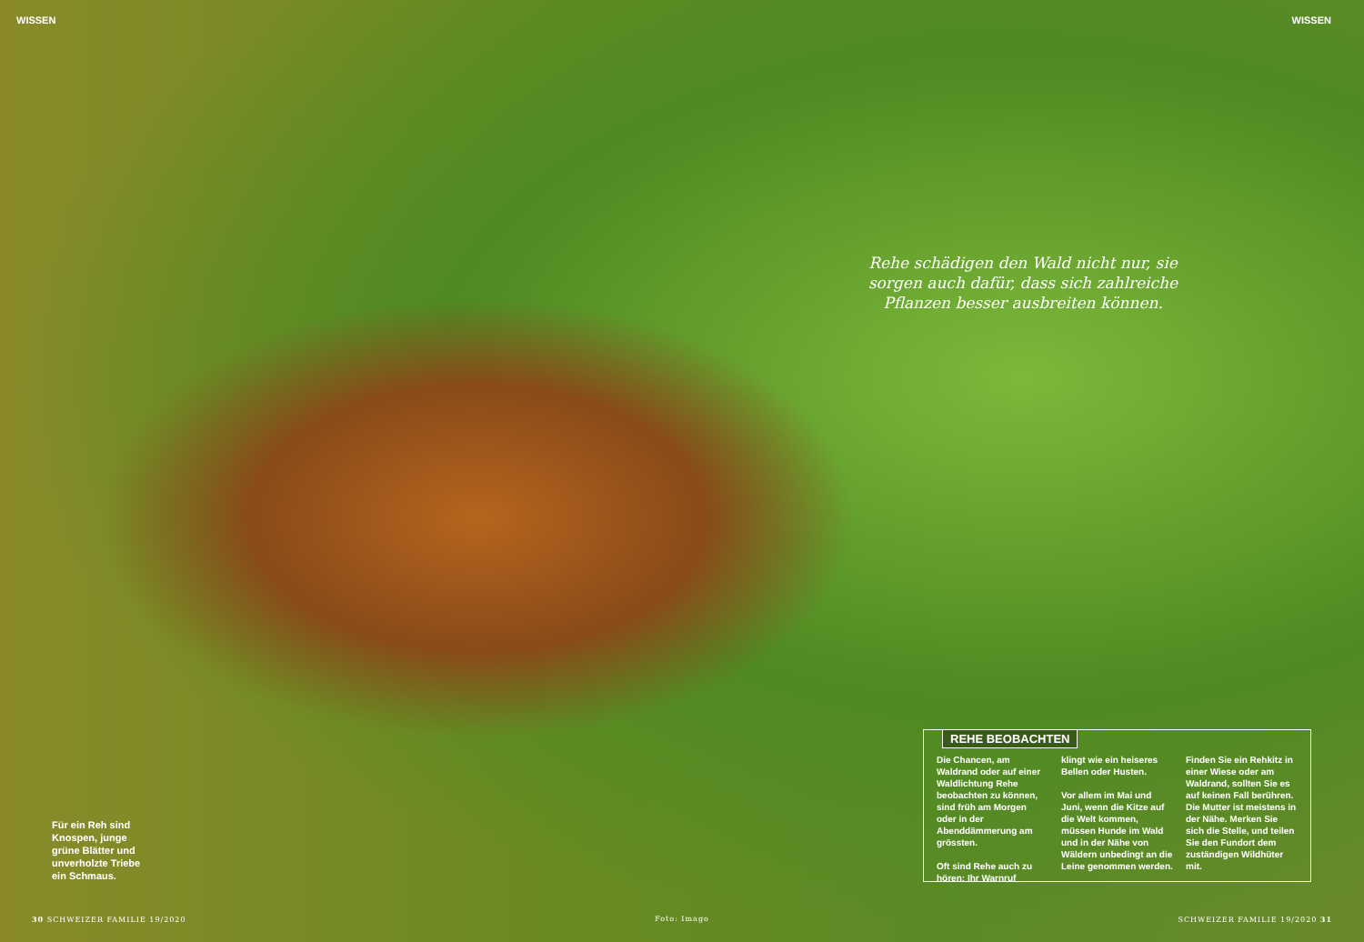WISSEN WISSEN
Rehe schädigen den Wald nicht nur, sie sorgen auch dafür, dass sich zahlreiche Pflanzen besser ausbreiten können.
REHE BEOBACHTEN
Die Chancen, am Waldrand oder auf einer Waldlichtung Rehe beobachten zu können, sind früh am Morgen oder in der Abenddämmerung am grössten.
Oft sind Rehe auch zu hören: Ihr Warnruf
klingt wie ein heiseres Bellen oder Husten.
Vor allem im Mai und Juni, wenn die Kitze auf die Welt kommen, müssen Hunde im Wald und in der Nähe von Wäldern unbedingt an die Leine genommen werden.
Finden Sie ein Rehkitz in einer Wiese oder am Waldrand, sollten Sie es auf keinen Fall berühren. Die Mutter ist meistens in der Nähe. Merken Sie sich die Stelle, und teilen Sie den Fundort dem zuständigen Wildhüter mit.
Für ein Reh sind
Knospen, junge
grüne Blätter und
unverholzte Triebe
ein Schmaus.
30 SCHWEIZER FAMILIE 19/2020 Foto: Imago SCHWEIZER FAMILIE 19/2020 31